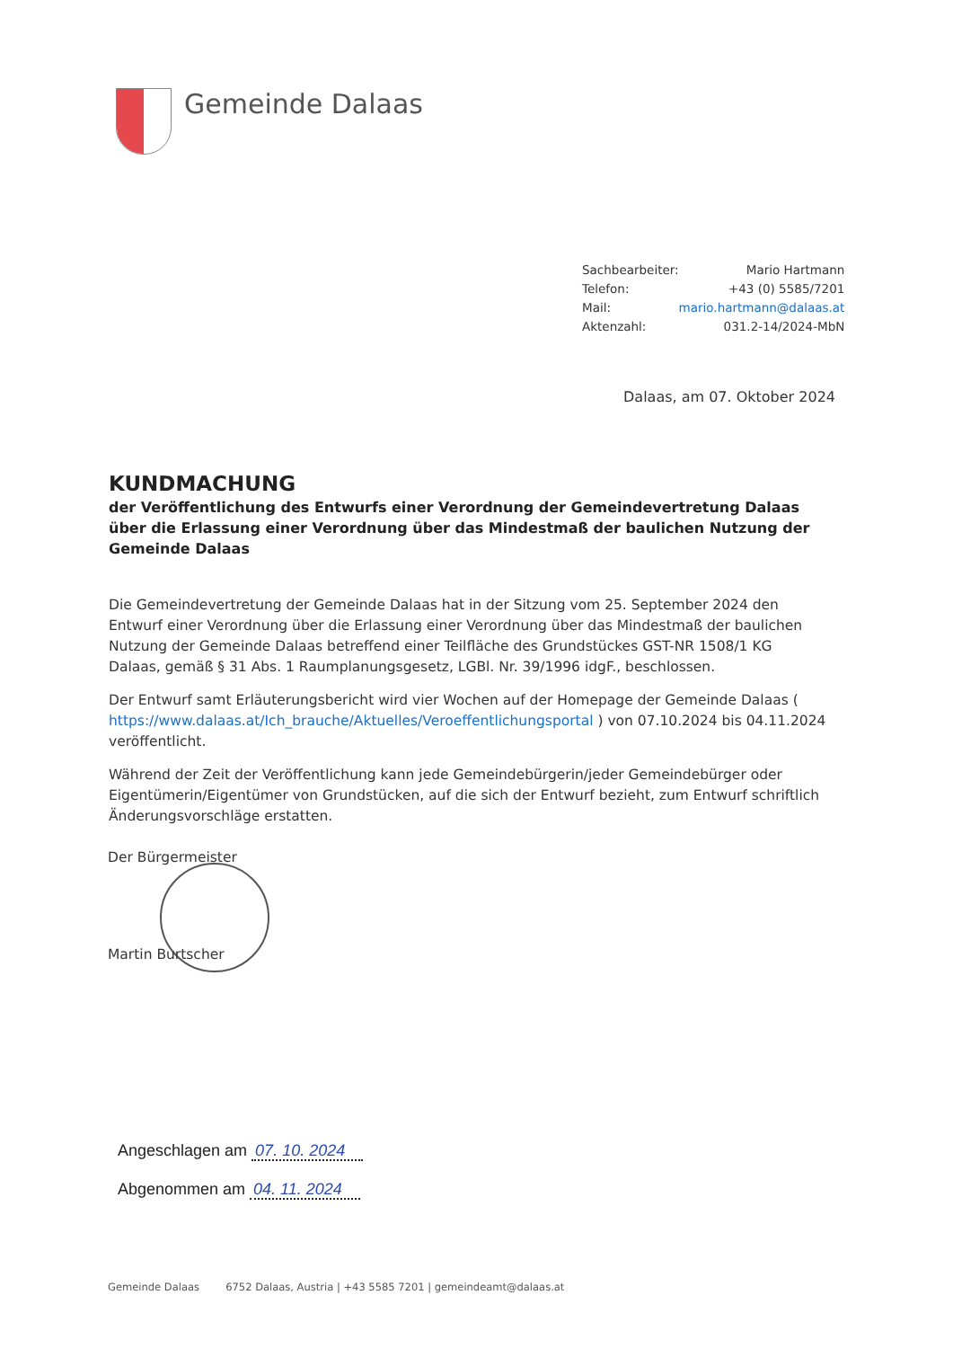Gemeinde Dalaas
| Sachbearbeiter: | Mario Hartmann |
| Telefon: | +43 (0) 5585/7201 |
| Mail: | mario.hartmann@dalaas.at |
| Aktenzahl: | 031.2-14/2024-MbN |
Dalaas, am 07. Oktober 2024
KUNDMACHUNG
der Veröffentlichung des Entwurfs einer Verordnung der Gemeindevertretung Dalaas über die Erlassung einer Verordnung über das Mindestmaß der baulichen Nutzung der Gemeinde Dalaas
Die Gemeindevertretung der Gemeinde Dalaas hat in der Sitzung vom 25. September 2024 den Entwurf einer Verordnung über die Erlassung einer Verordnung über das Mindestmaß der baulichen Nutzung der Gemeinde Dalaas betreffend einer Teilfläche des Grundstückes GST-NR 1508/1 KG Dalaas, gemäß § 31 Abs. 1 Raumplanungsgesetz, LGBl. Nr. 39/1996 idgF., beschlossen.
Der Entwurf samt Erläuterungsbericht wird vier Wochen auf der Homepage der Gemeinde Dalaas ( https://www.dalaas.at/Ich_brauche/Aktuelles/Veroeffentlichungsportal ) von 07.10.2024 bis 04.11.2024 veröffentlicht.
Während der Zeit der Veröffentlichung kann jede Gemeindebürgerin/jeder Gemeindebürger oder Eigentümerin/Eigentümer von Grundstücken, auf die sich der Entwurf bezieht, zum Entwurf schriftlich Änderungsvorschläge erstatten.
Der Bürgermeister
Martin Burtscher
Angeschlagen am 07. 10. 2024
Abgenommen am 04. 11. 2024
Gemeinde Dalaas 6752 Dalaas, Austria | +43 5585 7201 | gemeindeamt@dalaas.at